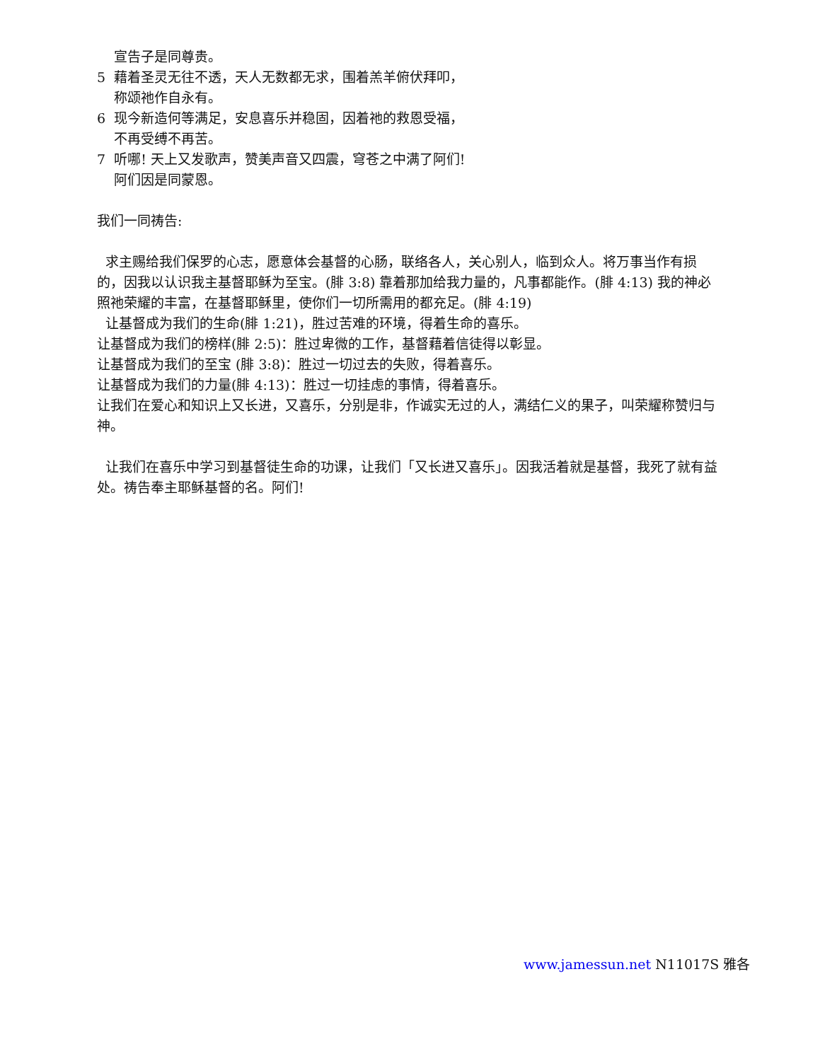宣告子是同尊贵。
5 藉着圣灵无往不透，天人无数都无求，围着羔羊俯伏拜叩，
称颂祂作自永有。
6 现今新造何等满足，安息喜乐并稳固，因着祂的救恩受福，
不再受缚不再苦。
7 听哪! 天上又发歌声，赞美声音又四震，穹苍之中满了阿们!
阿们因是同蒙恩。
我们一同祷告:
求主赐给我们保罗的心志，愿意体会基督的心肠，联络各人，关心别人，临到众人。将万事当作有损的，因我以认识我主基督耶稣为至宝。(腓 3:8) 靠着那加给我力量的，凡事都能作。(腓 4:13) 我的神必照祂荣耀的丰富，在基督耶稣里，使你们一切所需用的都充足。(腓 4:19)
让基督成为我们的生命(腓 1:21)，胜过苦难的环境，得着生命的喜乐。
让基督成为我们的榜样(腓 2:5)：胜过卑微的工作，基督藉着信徒得以彰显。
让基督成为我们的至宝 (腓 3:8)：胜过一切过去的失败，得着喜乐。
让基督成为我们的力量(腓 4:13)：胜过一切挂虑的事情，得着喜乐。
让我们在爱心和知识上又长进，又喜乐，分别是非，作诚实无过的人，满结仁义的果子，叫荣耀称赞归与神。
让我们在喜乐中学习到基督徒生命的功课，让我们「又长进又喜乐」。因我活着就是基督，我死了就有益处。祷告奉主耶稣基督的名。阿们!
www.jamessun.net N11017S 雅各